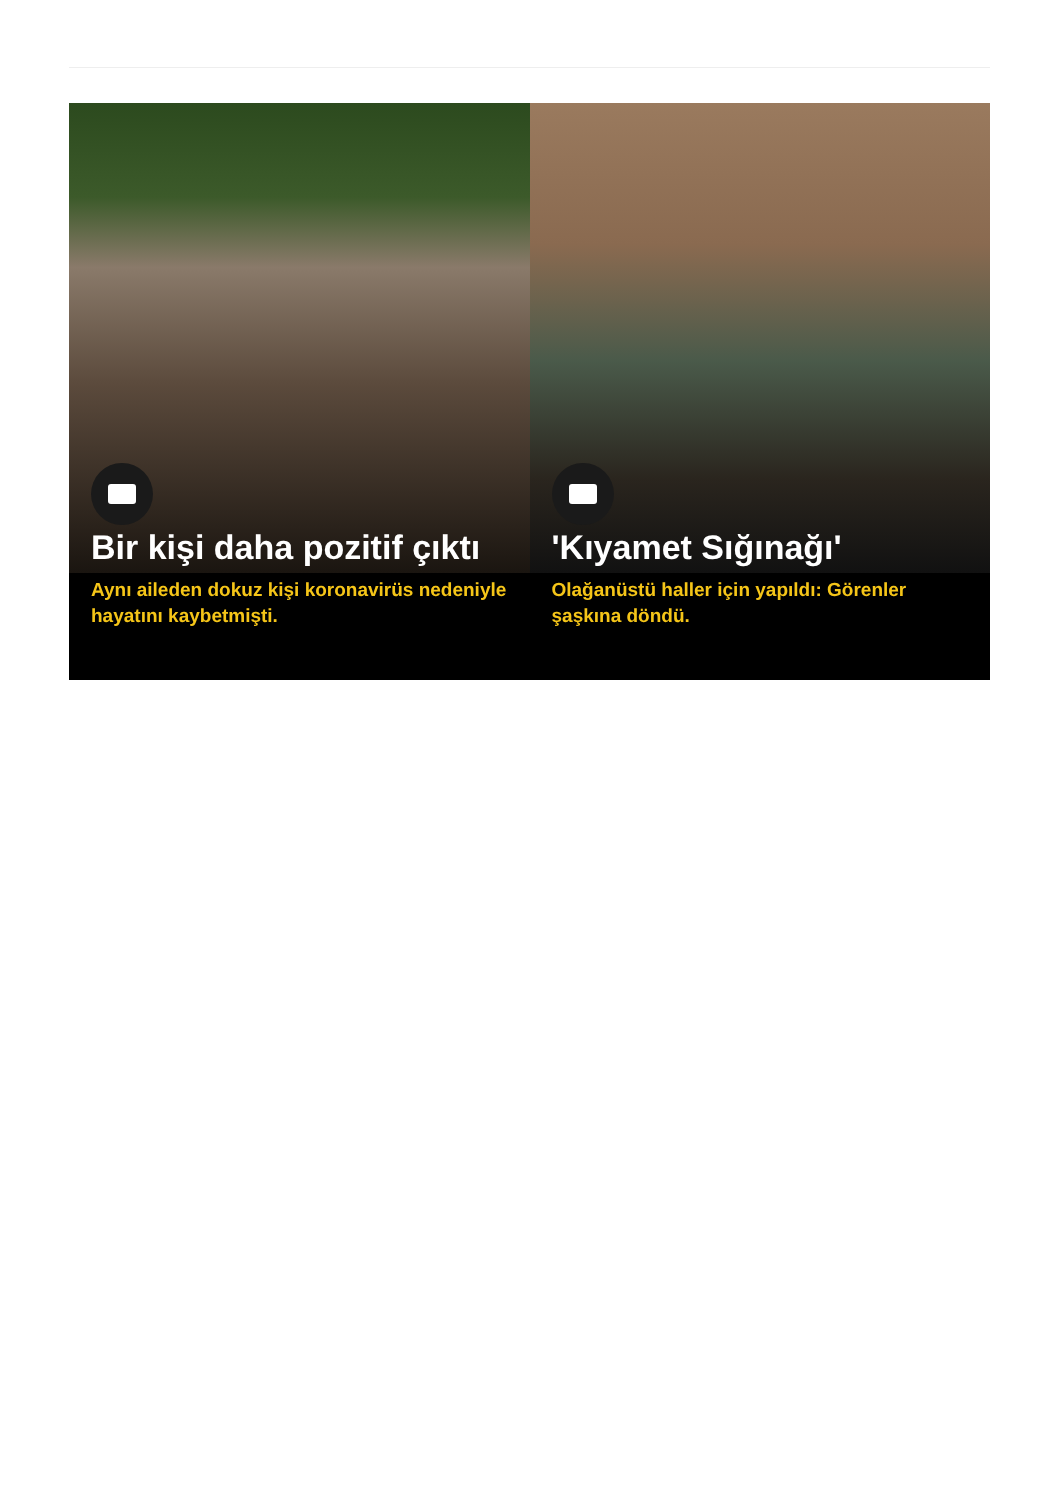Bir kişi daha pozitif çıktı
Aynı aileden dokuz kişi koronavirüs nedeniyle hayatını kaybetmişti.
'Kıyamet Sığınağı'
Olağanüstü haller için yapıldı: Görenler şaşkına döndü.